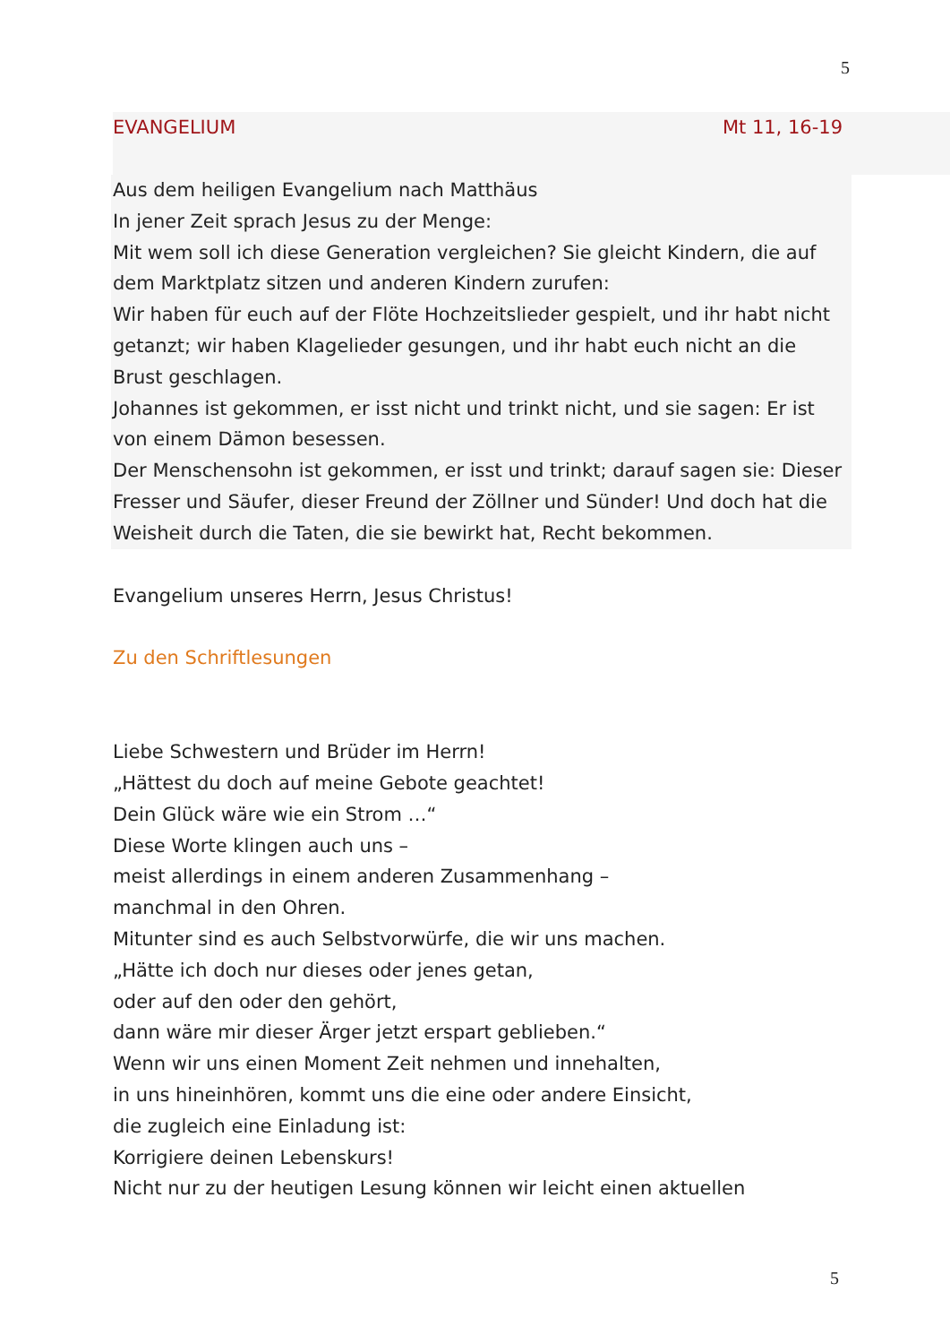5
EVANGELIUM Mt 11, 16-19
Aus dem heiligen Evangelium nach Matthäus
In jener Zeit sprach Jesus zu der Menge:
Mit wem soll ich diese Generation vergleichen? Sie gleicht Kindern, die auf dem Marktplatz sitzen und anderen Kindern zurufen:
Wir haben für euch auf der Flöte Hochzeitslieder gespielt, und ihr habt nicht getanzt; wir haben Klagelieder gesungen, und ihr habt euch nicht an die Brust geschlagen.
Johannes ist gekommen, er isst nicht und trinkt nicht, und sie sagen: Er ist von einem Dämon besessen.
Der Menschensohn ist gekommen, er isst und trinkt; darauf sagen sie: Dieser Fresser und Säufer, dieser Freund der Zöllner und Sünder! Und doch hat die Weisheit durch die Taten, die sie bewirkt hat, Recht bekommen.
Evangelium unseres Herrn, Jesus Christus!
Zu den Schriftlesungen
Liebe Schwestern und Brüder im Herrn!
„Hättest du doch auf meine Gebote geachtet!
Dein Glück wäre wie ein Strom …“
Diese Worte klingen auch uns –
meist allerdings in einem anderen Zusammenhang –
manchmal in den Ohren.
Mitunter sind es auch Selbstvorwürfe, die wir uns machen.
„Hätte ich doch nur dieses oder jenes getan,
oder auf den oder den gehört,
dann wäre mir dieser Ärger jetzt erspart geblieben.“
Wenn wir uns einen Moment Zeit nehmen und innehalten,
in uns hineinhören, kommt uns die eine oder andere Einsicht,
die zugleich eine Einladung ist:
Korrigiere deinen Lebenskurs!
Nicht nur zu der heutigen Lesung können wir leicht einen aktuellen
5